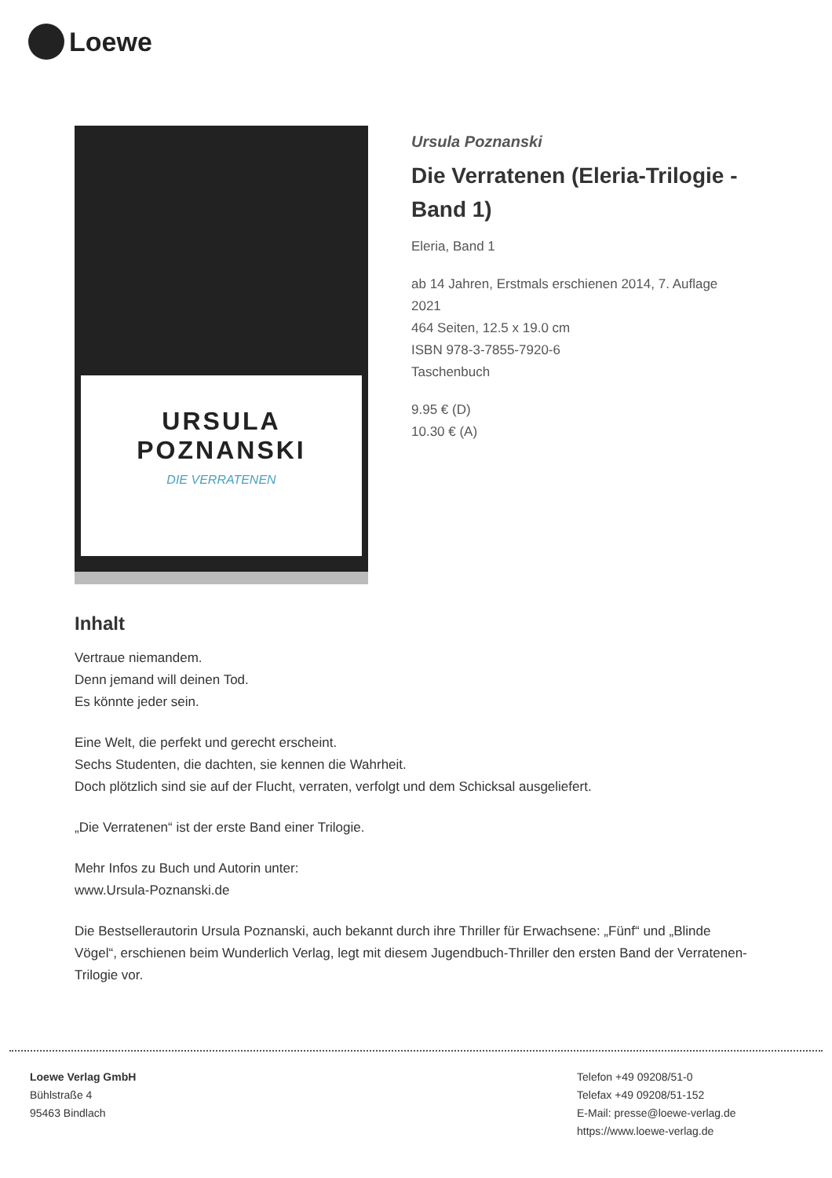Loewe
URSULA POZNANSKI
DIE VERRATENEN
Ursula Poznanski
Die Verratenen (Eleria-Trilogie - Band 1)
Eleria, Band 1
ab 14 Jahren, Erstmals erschienen 2014, 7. Auflage 2021
464 Seiten, 12.5 x 19.0 cm
ISBN 978-3-7855-7920-6
Taschenbuch
9.95 € (D)
10.30 € (A)
Inhalt
Vertraue niemandem.
Denn jemand will deinen Tod.
Es könnte jeder sein.
Eine Welt, die perfekt und gerecht erscheint.
Sechs Studenten, die dachten, sie kennen die Wahrheit.
Doch plötzlich sind sie auf der Flucht, verraten, verfolgt und dem Schicksal ausgeliefert.
„Die Verratenen“ ist der erste Band einer Trilogie.
Mehr Infos zu Buch und Autorin unter:
www.Ursula-Poznanski.de
Die Bestsellerautorin Ursula Poznanski, auch bekannt durch ihre Thriller für Erwachsene: „Fünf“ und „Blinde Vögel“, erschienen beim Wunderlich Verlag, legt mit diesem Jugendbuch-Thriller den ersten Band der Verratenen-Trilogie vor.
Loewe Verlag GmbH
Bühlstraße 4
95463 Bindlach
Telefon +49 09208/51-0
Telefax +49 09208/51-152
E-Mail: presse@loewe-verlag.de
https://www.loewe-verlag.de